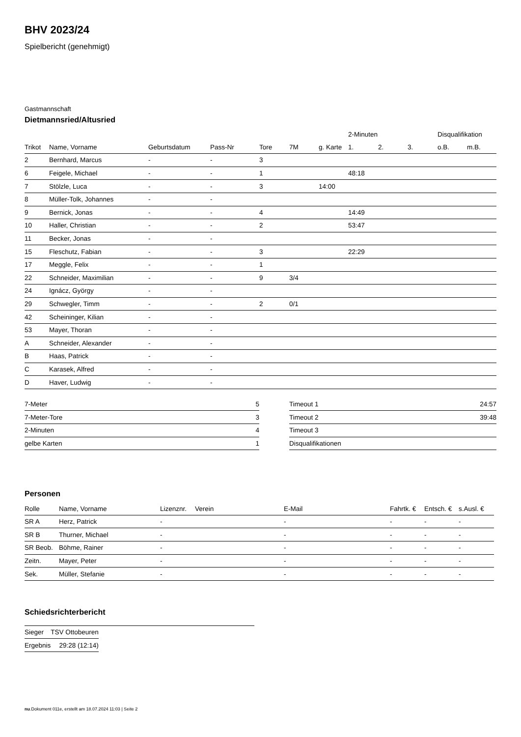BHV 2023/24
Spielbericht (genehmigt)
Gastmannschaft
Dietmannsried/Altusried
| | | | | | | | 2-Minuten | | | Disqualifikation | |
| --- | --- | --- | --- | --- | --- | --- | --- | --- | --- | --- | --- |
| Trikot | Name, Vorname | Geburtsdatum | Pass-Nr | Tore | 7M | g. Karte | 1. | 2. | 3. | o.B. | m.B. |
| 2 | Bernhard, Marcus | - | - | 3 | | | | | | | |
| 6 | Feigele, Michael | - | - | 1 | | | 48:18 | | | | |
| 7 | Stölzle, Luca | - | - | 3 | | 14:00 | | | | | |
| 8 | Müller-Tolk, Johannes | - | - | | | | | | | | |
| 9 | Bernick, Jonas | - | - | 4 | | | 14:49 | | | | |
| 10 | Haller, Christian | - | - | 2 | | | 53:47 | | | | |
| 11 | Becker, Jonas | - | - | | | | | | | | |
| 15 | Fleschutz, Fabian | - | - | 3 | | | 22:29 | | | | |
| 17 | Meggle, Felix | - | - | 1 | | | | | | | |
| 22 | Schneider, Maximilian | - | - | 9 | 3/4 | | | | | | |
| 24 | Ignácz, György | - | - | | | | | | | | |
| 29 | Schwegler, Timm | - | - | 2 | 0/1 | | | | | | |
| 42 | Scheininger, Kilian | - | - | | | | | | | | |
| 53 | Mayer, Thoran | - | - | | | | | | | | |
| A | Schneider, Alexander | - | - | | | | | | | | |
| B | Haas, Patrick | - | - | | | | | | | | |
| C | Karasek, Alfred | - | - | | | | | | | | |
| D | Haver, Ludwig | - | - | | | | | | | | |
| 7-Meter | 5 |
| 7-Meter-Tore | 3 |
| 2-Minuten | 4 |
| gelbe Karten | 1 |
| Timeout 1 | 24:57 |
| Timeout 2 | 39:48 |
| Timeout 3 | |
| Disqualifikationen | |
Personen
| Rolle | Name, Vorname | Lizenznr. | Verein | E-Mail | Fahrtk. € | Entsch. € | s.Ausl. € |
| --- | --- | --- | --- | --- | --- | --- | --- |
| SR A | Herz, Patrick | - | | - | - | - | - |
| SR B | Thurner, Michael | - | | - | - | - | - |
| SR Beob. | Böhme, Rainer | - | | - | - | - | - |
| Zeitn. | Mayer, Peter | - | | - | - | - | - |
| Sek. | Müller, Stefanie | - | | - | - | - | - |
Schiedsrichterbericht
| Sieger | TSV Ottobeuren |
| Ergebnis | 29:28 (12:14) |
nu.Dokument 011e, erstellt am 18.07.2024 11:03 | Seite 2